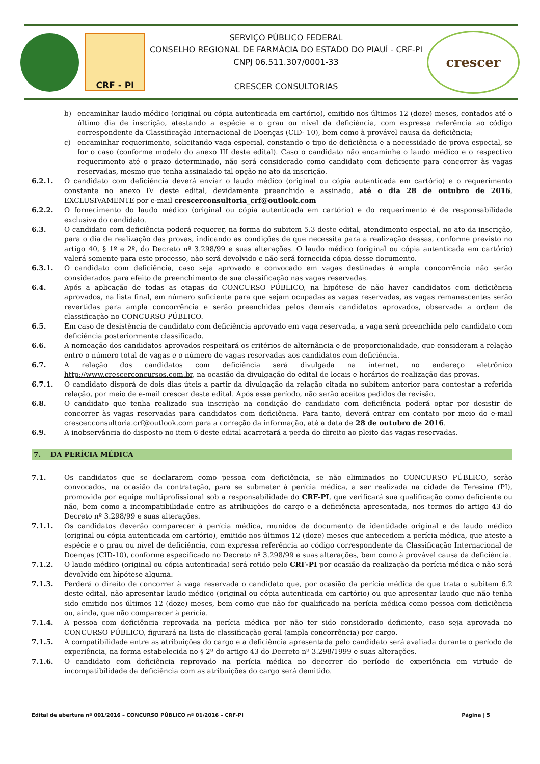CRF - PI
SERVIÇO PÚBLICO FEDERAL
CONSELHO REGIONAL DE FARMÁCIA DO ESTADO DO PIAUÍ - CRF-PI
CNPJ 06.511.307/0001-33
CRESCER CONSULTORIAS
crescer
b) encaminhar laudo médico (original ou cópia autenticada em cartório), emitido nos últimos 12 (doze) meses, contados até o último dia de inscrição, atestando a espécie e o grau ou nível da deficiência, com expressa referência ao código correspondente da Classificação Internacional de Doenças (CID- 10), bem como à provável causa da deficiência;
c) encaminhar requerimento, solicitando vaga especial, constando o tipo de deficiência e a necessidade de prova especial, se for o caso (conforme modelo do anexo III deste edital). Caso o candidato não encaminhe o laudo médico e o respectivo requerimento até o prazo determinado, não será considerado como candidato com deficiente para concorrer às vagas reservadas, mesmo que tenha assinalado tal opção no ato da inscrição.
6.2.1. O candidato com deficiência deverá enviar o laudo médico (original ou cópia autenticada em cartório) e o requerimento constante no anexo IV deste edital, devidamente preenchido e assinado, até o dia 28 de outubro de 2016, EXCLUSIVAMENTE por e-mail crescerconsultoria_crf@outlook.com
6.2.2. O fornecimento do laudo médico (original ou cópia autenticada em cartório) e do requerimento é de responsabilidade exclusiva do candidato.
6.3. O candidato com deficiência poderá requerer, na forma do subitem 5.3 deste edital, atendimento especial, no ato da inscrição, para o dia de realização das provas, indicando as condições de que necessita para a realização dessas, conforme previsto no artigo 40, § 1º e 2º, do Decreto nº 3.298/99 e suas alterações. O laudo médico (original ou cópia autenticada em cartório) valerá somente para este processo, não será devolvido e não será fornecida cópia desse documento.
6.3.1. O candidato com deficiência, caso seja aprovado e convocado em vagas destinadas à ampla concorrência não serão considerados para efeito de preenchimento de sua classificação nas vagas reservadas.
6.4. Após a aplicação de todas as etapas do CONCURSO PÚBLICO, na hipótese de não haver candidatos com deficiência aprovados, na lista final, em número suficiente para que sejam ocupadas as vagas reservadas, as vagas remanescentes serão revertidas para ampla concorrência e serão preenchidas pelos demais candidatos aprovados, observada a ordem de classificação no CONCURSO PÚBLICO.
6.5. Em caso de desistência de candidato com deficiência aprovado em vaga reservada, a vaga será preenchida pelo candidato com deficiência posteriormente classificado.
6.6. A nomeação dos candidatos aprovados respeitará os critérios de alternância e de proporcionalidade, que consideram a relação entre o número total de vagas e o número de vagas reservadas aos candidatos com deficiência.
6.7. A relação dos candidatos com deficiência será divulgada na internet, no endereço eletrônico http://www.crescerconcursos.com.br, na ocasião da divulgação do edital de locais e horários de realização das provas.
6.7.1. O candidato disporá de dois dias úteis a partir da divulgação da relação citada no subitem anterior para contestar a referida relação, por meio de e-mail crescer deste edital. Após esse período, não serão aceitos pedidos de revisão.
6.8. O candidato que tenha realizado sua inscrição na condição de candidato com deficiência poderá optar por desistir de concorrer às vagas reservadas para candidatos com deficiência. Para tanto, deverá entrar em contato por meio do e-mail crescer.consultoria.crf@outlook.com para a correção da informação, até a data de 28 de outubro de 2016.
6.9. A inobservância do disposto no item 6 deste edital acarretará a perda do direito ao pleito das vagas reservadas.
7. DA PERÍCIA MÉDICA
7.1. Os candidatos que se declararem como pessoa com deficiência, se não eliminados no CONCURSO PÚBLICO, serão convocados, na ocasião da contratação, para se submeter à perícia médica, a ser realizada na cidade de Teresina (PI), promovida por equipe multiprofissional sob a responsabilidade do CRF-PI, que verificará sua qualificação como deficiente ou não, bem como a incompatibilidade entre as atribuições do cargo e a deficiência apresentada, nos termos do artigo 43 do Decreto nº 3.298/99 e suas alterações.
7.1.1. Os candidatos deverão comparecer à perícia médica, munidos de documento de identidade original e de laudo médico (original ou cópia autenticada em cartório), emitido nos últimos 12 (doze) meses que antecedem a perícia médica, que ateste a espécie e o grau ou nível de deficiência, com expressa referência ao código correspondente da Classificação Internacional de Doenças (CID-10), conforme especificado no Decreto nº 3.298/99 e suas alterações, bem como à provável causa da deficiência.
7.1.2. O laudo médico (original ou cópia autenticada) será retido pelo CRF-PI por ocasião da realização da perícia médica e não será devolvido em hipótese alguma.
7.1.3. Perderá o direito de concorrer à vaga reservada o candidato que, por ocasião da perícia médica de que trata o subitem 6.2 deste edital, não apresentar laudo médico (original ou cópia autenticada em cartório) ou que apresentar laudo que não tenha sido emitido nos últimos 12 (doze) meses, bem como que não for qualificado na perícia médica como pessoa com deficiência ou, ainda, que não comparecer à perícia.
7.1.4. A pessoa com deficiência reprovada na perícia médica por não ter sido considerado deficiente, caso seja aprovada no CONCURSO PÚBLICO, figurará na lista de classificação geral (ampla concorrência) por cargo.
7.1.5. A compatibilidade entre as atribuições do cargo e a deficiência apresentada pelo candidato será avaliada durante o período de experiência, na forma estabelecida no § 2º do artigo 43 do Decreto nº 3.298/1999 e suas alterações.
7.1.6. O candidato com deficiência reprovado na perícia médica no decorrer do período de experiência em virtude de incompatibilidade da deficiência com as atribuições do cargo será demitido.
Edital de abertura nº 001/2016 – CONCURSO PÚBLICO nº 01/2016 – CRF-PI Página | 5